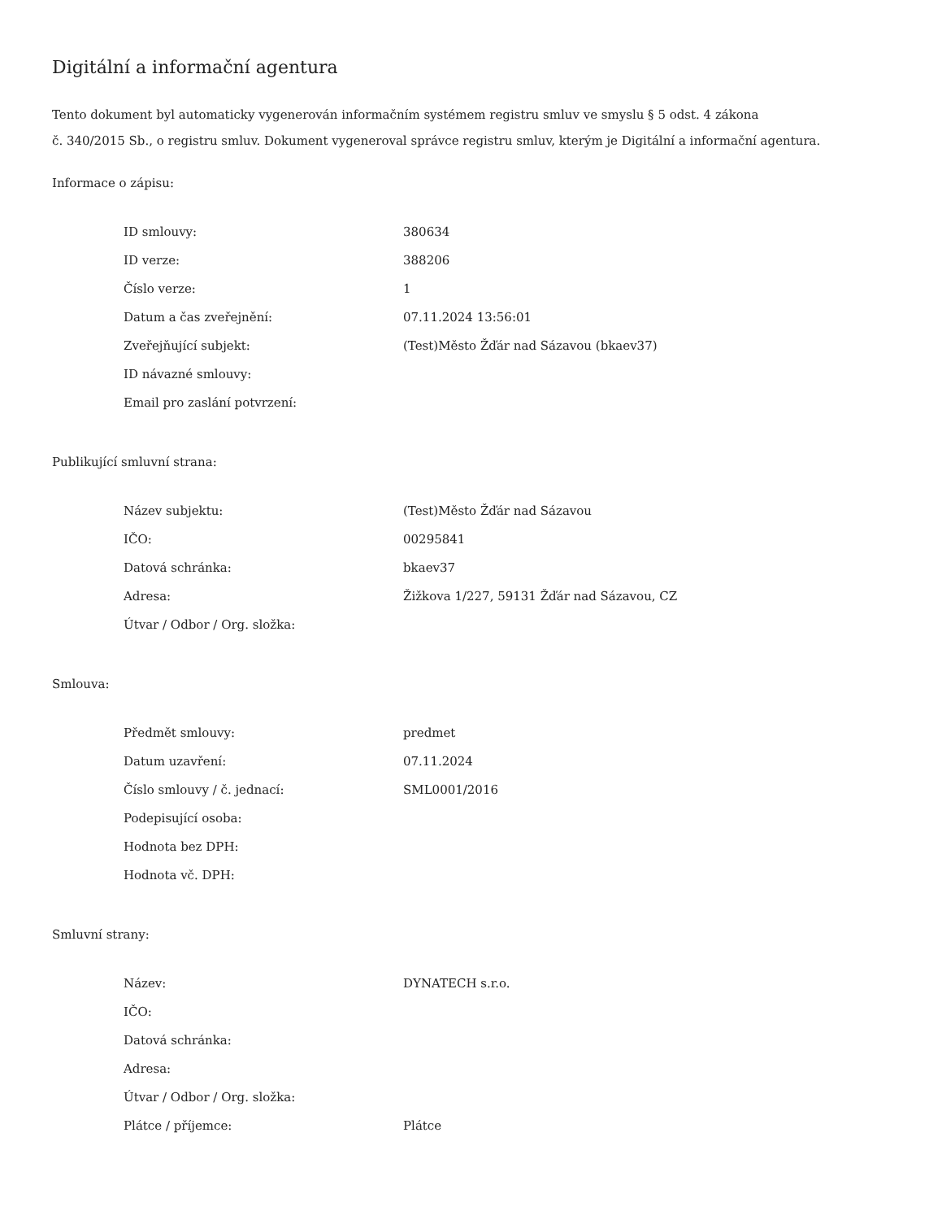Digitální a informační agentura
Tento dokument byl automaticky vygenerován informačním systémem registru smluv ve smyslu § 5 odst. 4 zákona
č. 340/2015 Sb., o registru smluv. Dokument vygeneroval správce registru smluv, kterým je Digitální a informační agentura.
Informace o zápisu:
| ID smlouvy: | 380634 |
| ID verze: | 388206 |
| Číslo verze: | 1 |
| Datum a čas zveřejnění: | 07.11.2024 13:56:01 |
| Zveřejňující subjekt: | (Test)Město Žďár nad Sázavou (bkaev37) |
| ID návazné smlouvy: | |
| Email pro zaslání potvrzení: | |
Publikující smluvní strana:
| Název subjektu: | (Test)Město Žďár nad Sázavou |
| IČO: | 00295841 |
| Datová schránka: | bkaev37 |
| Adresa: | Žižkova 1/227, 59131 Žďár nad Sázavou, CZ |
| Útvar / Odbor / Org. složka: | |
Smlouva:
| Předmět smlouvy: | predmet |
| Datum uzavření: | 07.11.2024 |
| Číslo smlouvy / č. jednací: | SML0001/2016 |
| Podepisující osoba: | |
| Hodnota bez DPH: | |
| Hodnota vč. DPH: | |
Smluvní strany:
| Název: | DYNATECH s.r.o. |
| IČO: | |
| Datová schránka: | |
| Adresa: | |
| Útvar / Odbor / Org. složka: | |
| Plátce / příjemce: | Plátce |